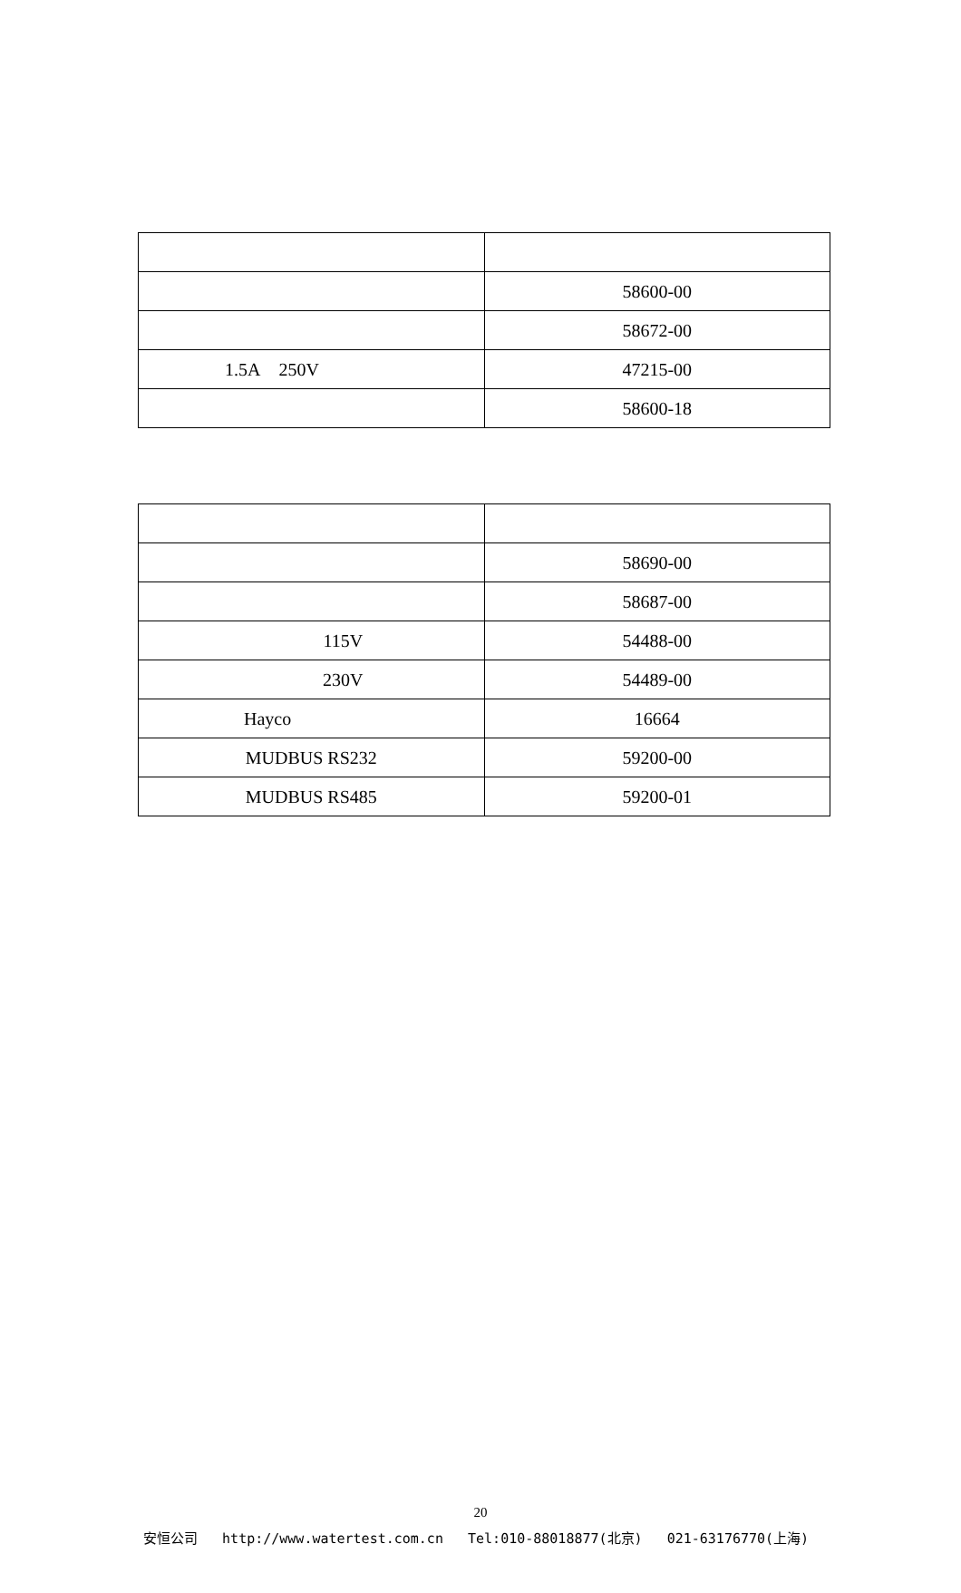| | 58600-00 |
| | 58672-00 |
| 1.5A 250V | 47215-00 |
| | 58600-18 |
| | 58690-00 |
| | 58687-00 |
| 115V | 54488-00 |
| 230V | 54489-00 |
| Hayco | 16664 |
| MUDBUS RS232 | 59200-00 |
| MUDBUS RS485 | 59200-01 |
20
安恒公司 http://www.watertest.com.cn Tel:010-88018877(北京) 021-63176770(上海)